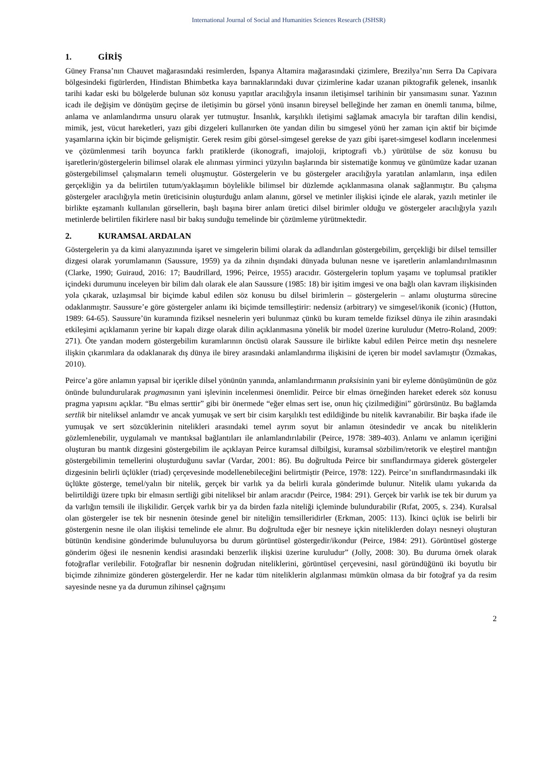International Journal of Social and Humanities Sciences Research (JSHSR)
1. GİRİŞ
Güney Fransa’nın Chauvet mağarasındaki resimlerden, İspanya Altamira mağarasındaki çizimlere, Brezilya’nın Serra Da Capivara bölgesindeki figürlerden, Hindistan Bhimbetka kaya barınaklarındaki duvar çizimlerine kadar uzanan piktografik gelenek, insanlık tarihi kadar eski bu bölgelerde bulunan söz konusu yapıtlar aracılığıyla insanın iletişimsel tarihinin bir yansımasını sunar. Yazının icadı ile değişim ve dönüşüm geçirse de iletişimin bu görsel yönü insanın bireysel belleğinde her zaman en önemli tanıma, bilme, anlama ve anlamlandırma unsuru olarak yer tutmuştur. İnsanlık, karşılıklı iletişimi sağlamak amacıyla bir taraftan dilin kendisi, mimik, jest, vücut hareketleri, yazı gibi dizgeleri kullanırken öte yandan dilin bu simgesel yönü her zaman için aktif bir biçimde yaşamlarına içkin bir biçimde gelişmiştir. Gerek resim gibi görsel-simgesel gerekse de yazı gibi işaret-simgesel kodların incelenmesi ve çözümlenmesi tarih boyunca farklı pratiklerde (ikonografi, imajoloji, kriptografi vb.) yürütülse de söz konusu bu işaretlerin/göstergelerin bilimsel olarak ele alınması yirminci yüzyılın başlarında bir sistematiğe konmuş ve günümüze kadar uzanan göstergebilimsel çalışmaların temeli oluşmuştur. Göstergelerin ve bu göstergeler aracılığıyla yaratılan anlamların, inşa edilen gerçekliğin ya da belirtilen tutum/yaklaşımın böylelikle bilimsel bir düzlemde açıklanmasına olanak sağlanmıştır. Bu çalışma göstergeler aracılığıyla metin üreticisinin oluşturduğu anlam alanını, görsel ve metinler ilişkisi içinde ele alarak, yazılı metinler ile birlikte eşzamanlı kullanılan görsellerin, başlı başına birer anlam üretici dilsel birimler olduğu ve göstergeler aracılığıyla yazılı metinlerde belirtilen fikirlere nasıl bir bakış sunduğu temelinde bir çözümleme yürütmektedir.
2. KURAMSAL ARDALAN
Göstergelerin ya da kimi alanyazınında işaret ve simgelerin bilimi olarak da adlandırılan göstergebilim, gerçekliği bir dilsel temsiller dizgesi olarak yorumlamanın (Saussure, 1959) ya da zihnin dışındaki dünyada bulunan nesne ve işaretlerin anlamlandırılmasının (Clarke, 1990; Guiraud, 2016: 17; Baudrillard, 1996; Peirce, 1955) aracıdır. Göstergelerin toplum yaşamı ve toplumsal pratikler içindeki durumunu inceleyen bir bilim dalı olarak ele alan Saussure (1985: 18) bir işitim imgesi ve ona bağlı olan kavram ilişkisinden yola çıkarak, uzlaşımsal bir biçimde kabul edilen söz konusu bu dilsel birimlerin – göstergelerin – anlamı oluşturma sürecine odaklanmıştır. Saussure’e göre göstergeler anlamı iki biçimde temsilleştirir: nedensiz (arbitrary) ve simgesel/ikonik (iconic) (Hutton, 1989: 64-65). Saussure’ün kuramında fiziksel nesnelerin yeri bulunmaz çünkü bu kuram temelde fiziksel dünya ile zihin arasındaki etkileşimi açıklamanın yerine bir kapalı dizge olarak dilin açıklanmasına yönelik bir model üzerine kuruludur (Metro-Roland, 2009: 271). Öte yandan modern göstergebilim kuramlarının öncüsü olarak Saussure ile birlikte kabul edilen Peirce metin dışı nesnelere ilişkin çıkarımlara da odaklanarak dış dünya ile birey arasındaki anlamlandırma ilişkisini de içeren bir model savlamıştır (Özmakas, 2010).
Peirce’a göre anlamın yapısal bir içerikle dilsel yönünün yanında, anlamlandırmanın praksisinin yani bir eyleme dönüşümünün de göz önünde bulundurularak pragmasının yani işlevinin incelenmesi önemlidir. Peirce bir elmas örneğinden hareket ederek söz konusu pragma yapısını açıklar. “Bu elmas serttir” gibi bir önermede “eğer elmas sert ise, onun hiç çizilmediğini” görürsünüz. Bu bağlamda sertlik bir niteliksel anlamdır ve ancak yumuşak ve sert bir cisim karşılıklı test edildiğinde bu nitelik kavranabilir. Bir başka ifade ile yumuşak ve sert sözcüklerinin nitelikleri arasındaki temel ayrım soyut bir anlamın ötesindedir ve ancak bu niteliklerin gözlemlenebilir, uygulamalı ve mantıksal bağlantıları ile anlamlandırılabilir (Peirce, 1978: 389-403). Anlamı ve anlamın içeriğini oluşturan bu mantık dizgesini göstergebilim ile açıklayan Peirce kuramsal dilbilgisi, kuramsal sözbilim/retorik ve eleştirel mantığın göstergebilimin temellerini oluşturduğunu savlar (Vardar, 2001: 86). Bu doğrultuda Peirce bir sınıflandırmaya giderek göstergeler dizgesinin belirli üçlükler (triad) çerçevesinde modellenebileceğini belirtmiştir (Peirce, 1978: 122). Peirce’ın sınıflandırmasındaki ilk üçlükte gösterge, temel/yalın bir nitelik, gerçek bir varlık ya da belirli kurala gönderimde bulunur. Nitelik ulamı yukarıda da belirtildiği üzere tıpkı bir elmasın sertliği gibi niteliksel bir anlam aracıdır (Peirce, 1984: 291). Gerçek bir varlık ise tek bir durum ya da varlığın temsili ile ilişkilidir. Gerçek varlık bir ya da birden fazla niteliği içleminde bulundurabilir (Rıfat, 2005, s. 234). Kuralsal olan göstergeler ise tek bir nesnenin ötesinde genel bir niteliğin temsilleridirler (Erkman, 2005: 113). İkinci üçlük ise belirli bir göstergenin nesne ile olan ilişkisi temelinde ele alınır. Bu doğrultuda eğer bir nesneye içkin niteliklerden dolayı nesneyi oluşturan bütünün kendisine gönderimde bulunuluyorsa bu durum görüntüsel göstergedir/ikondur (Peirce, 1984: 291). Görüntüsel gösterge gönderim öğesi ile nesnenin kendisi arasındaki benzerlik ilişkisi üzerine kuruludur” (Jolly, 2008: 30). Bu duruma örnek olarak fotoğraflar verilebilir. Fotoğraflar bir nesnenin doğrudan niteliklerini, görüntüsel çerçevesini, nasıl göründüğünü iki boyutlu bir biçimde zihnimize gönderen göstergelerdir. Her ne kadar tüm niteliklerin algılanması mümkün olmasa da bir fotoğraf ya da resim sayesinde nesne ya da durumun zihinsel çağrışımı
2